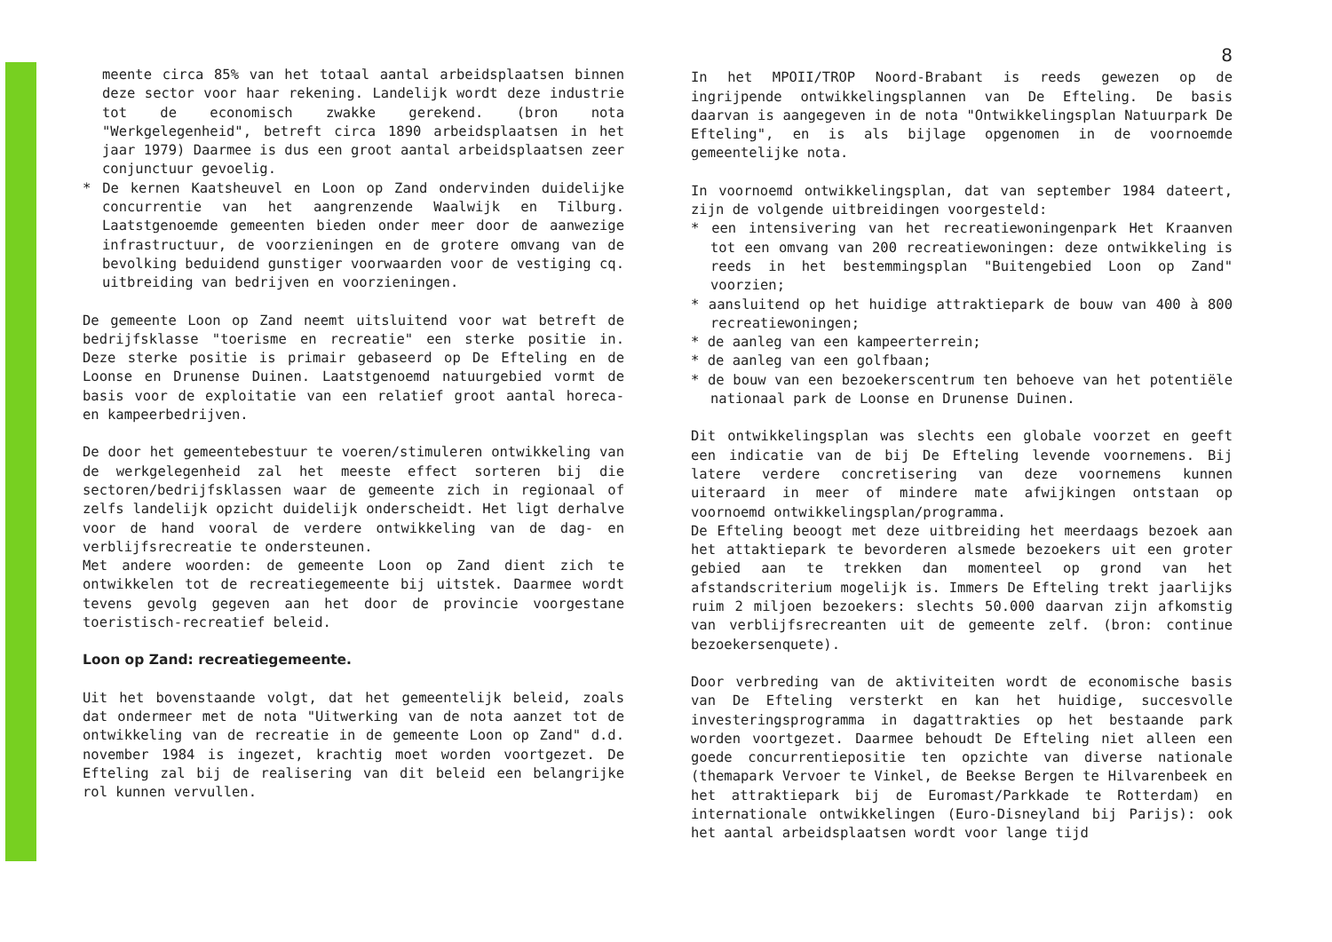meente circa 85% van het totaal aantal arbeidsplaatsen binnen deze sector voor haar rekening. Landelijk wordt deze industrie tot de economisch zwakke gerekend. (bron nota "Werkgelegenheid", betreft circa 1890 arbeidsplaatsen in het jaar 1979) Daarmee is dus een groot aantal arbeidsplaatsen zeer conjunctuur gevoelig.
* De kernen Kaatsheuvel en Loon op Zand ondervinden duidelijke concurrentie van het aangrenzende Waalwijk en Tilburg. Laatstgenoemde gemeenten bieden onder meer door de aanwezige infrastructuur, de voorzieningen en de grotere omvang van de bevolking beduidend gunstiger voorwaarden voor de vestiging cq. uitbreiding van bedrijven en voorzieningen.
De gemeente Loon op Zand neemt uitsluitend voor wat betreft de bedrijfsklasse "toerisme en recreatie" een sterke positie in. Deze sterke positie is primair gebaseerd op De Efteling en de Loonse en Drunense Duinen. Laatstgenoemd natuurgebied vormt de basis voor de exploitatie van een relatief groot aantal horeca- en kampeerbedrijven.
De door het gemeentebestuur te voeren/stimuleren ontwikkeling van de werkgelegenheid zal het meeste effect sorteren bij die sectoren/bedrijfsklassen waar de gemeente zich in regionaal of zelfs landelijk opzicht duidelijk onderscheidt. Het ligt derhalve voor de hand vooral de verdere ontwikkeling van de dag- en verblijfsrecreatie te ondersteunen.
Met andere woorden: de gemeente Loon op Zand dient zich te ontwikkelen tot de recreatiegemeente bij uitstek. Daarmee wordt tevens gevolg gegeven aan het door de provincie voorgestane toeristisch-recreatief beleid.
Loon op Zand: recreatiegemeente.
Uit het bovenstaande volgt, dat het gemeentelijk beleid, zoals dat ondermeer met de nota "Uitwerking van de nota aanzet tot de ontwikkeling van de recreatie in de gemeente Loon op Zand" d.d. november 1984 is ingezet, krachtig moet worden voortgezet. De Efteling zal bij de realisering van dit beleid een belangrijke rol kunnen vervullen.
8
In het MPOII/TROP Noord-Brabant is reeds gewezen op de ingrijpende ontwikkelingsplannen van De Efteling. De basis daarvan is aangegeven in de nota "Ontwikkelingsplan Natuurpark De Efteling", en is als bijlage opgenomen in de voornoemde gemeentelijke nota.
In voornoemd ontwikkelingsplan, dat van september 1984 dateert, zijn de volgende uitbreidingen voorgesteld:
* een intensivering van het recreatiewoningenpark Het Kraanven tot een omvang van 200 recreatiewoningen: deze ontwikkeling is reeds in het bestemmingsplan "Buitengebied Loon op Zand" voorzien;
* aansluitend op het huidige attraktiepark de bouw van 400 à 800 recreatiewoningen;
* de aanleg van een kampeerterrein;
* de aanleg van een golfbaan;
* de bouw van een bezoekerscentrum ten behoeve van het potentiële nationaal park de Loonse en Drunense Duinen.
Dit ontwikkelingsplan was slechts een globale voorzet en geeft een indicatie van de bij De Efteling levende voornemens. Bij latere verdere concretisering van deze voornemens kunnen uiteraard in meer of mindere mate afwijkingen ontstaan op voornoemd ontwikkelingsplan/programma.
De Efteling beoogt met deze uitbreiding het meerdaags bezoek aan het attaktiepark te bevorderen alsmede bezoekers uit een groter gebied aan te trekken dan momenteel op grond van het afstandscriterium mogelijk is. Immers De Efteling trekt jaarlijks ruim 2 miljoen bezoekers: slechts 50.000 daarvan zijn afkomstig van verblijfsrecreanten uit de gemeente zelf. (bron: continue bezoekersenquete).
Door verbreding van de aktiviteiten wordt de economische basis van De Efteling versterkt en kan het huidige, succesvolle investeringsprogramma in dagattrakties op het bestaande park worden voortgezet. Daarmee behoudt De Efteling niet alleen een goede concurrentiepositie ten opzichte van diverse nationale (themapark Vervoer te Vinkel, de Beekse Bergen te Hilvarenbeek en het attraktiepark bij de Euromast/Parkkade te Rotterdam) en internationale ontwikkelingen (Euro-Disneyland bij Parijs): ook het aantal arbeidsplaatsen wordt voor lange tijd